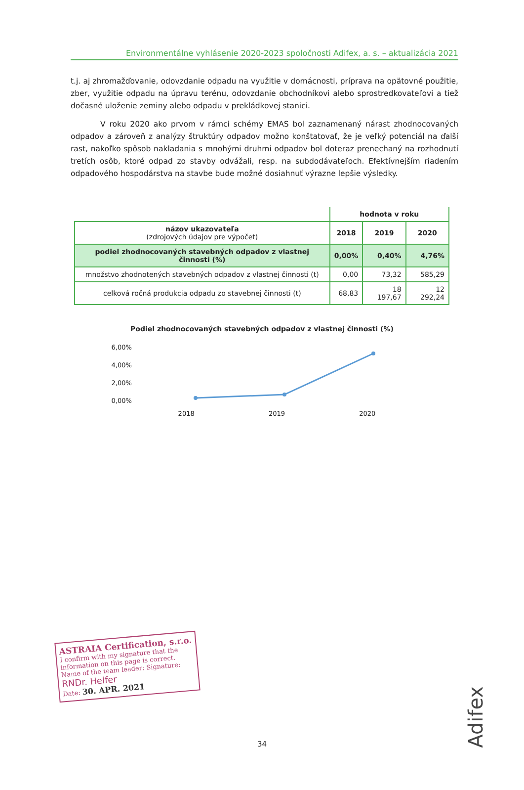Environmentálne vyhlásenie 2020-2023 spoločnosti Adifex, a. s. – aktualizácia 2021
t.j. aj zhromažďovanie, odovzdanie odpadu na využitie v domácnosti, príprava na opätovné použitie, zber, využitie odpadu na úpravu terénu, odovzdanie obchodníkovi alebo sprostredkovateľovi a tiež dočasné uloženie zeminy alebo odpadu v prekládkovej stanici.
V roku 2020 ako prvom v rámci schémy EMAS bol zaznamenaný nárast zhodnocovaných odpadov a zároveň z analýzy štruktúry odpadov možno konštatovať, že je veľký potenciál na ďalší rast, nakoľko spôsob nakladania s mnohými druhmi odpadov bol doteraz prenechaný na rozhodnutí tretích osôb, ktoré odpad zo stavby odvážali, resp. na subdodávateľoch. Efektívnejším riadením odpadového hospodárstva na stavbe bude možné dosiahnuť výrazne lepšie výsledky.
| | hodnota v roku | | |
| --- | --- | --- | --- |
| názov ukazovateľa (zdrojových údajov pre výpočet) | 2018 | 2019 | 2020 |
| podiel zhodnocovaných stavebných odpadov z vlastnej činnosti (%) | 0,00% | 0,40% | 4,76% |
| množstvo zhodnotených stavebných odpadov z vlastnej činnosti (t) | 0,00 | 73,32 | 585,29 |
| celková ročná produkcia odpadu zo stavebnej činnosti (t) | 68,83 | 18 197,67 | 12 292,24 |
Podiel zhodnocovaných stavebných odpadov z vlastnej činnosti (%)
6,00%
4,00%
2,00%
0,00%
2018 2019 2020
ASTRAIA Certification, s.r.o.
I confirm with my signature that the information on this page is correct.
Name of the team leader: Signature:
RNDr. Helfer
Date: 30. APR. 2021
34
Adifex